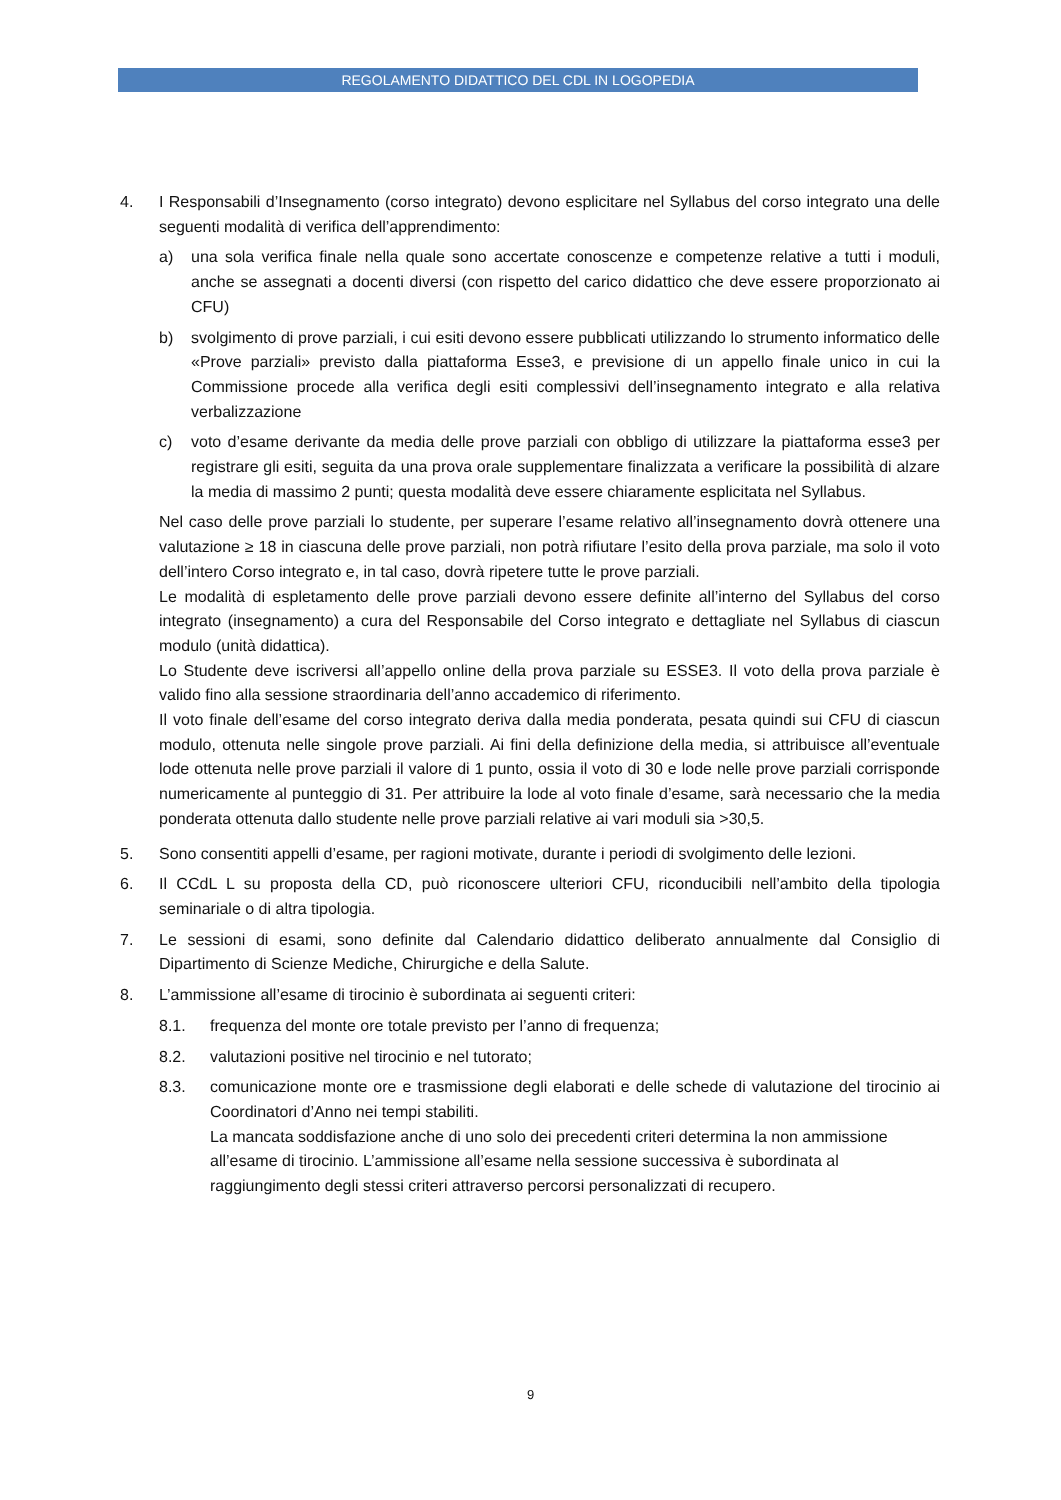REGOLAMENTO DIDATTICO DEL CDL IN LOGOPEDIA
4. I Responsabili d’Insegnamento (corso integrato) devono esplicitare nel Syllabus del corso integrato una delle seguenti modalità di verifica dell’apprendimento:
a) una sola verifica finale nella quale sono accertate conoscenze e competenze relative a tutti i moduli, anche se assegnati a docenti diversi (con rispetto del carico didattico che deve essere proporzionato ai CFU)
b) svolgimento di prove parziali, i cui esiti devono essere pubblicati utilizzando lo strumento informatico delle «Prove parziali» previsto dalla piattaforma Esse3, e previsione di un appello finale unico in cui la Commissione procede alla verifica degli esiti complessivi dell’insegnamento integrato e alla relativa verbalizzazione
c) voto d’esame derivante da media delle prove parziali con obbligo di utilizzare la piattaforma esse3 per registrare gli esiti, seguita da una prova orale supplementare finalizzata a verificare la possibilità di alzare la media di massimo 2 punti; questa modalità deve essere chiaramente esplicitata nel Syllabus.
Nel caso delle prove parziali lo studente, per superare l’esame relativo all’insegnamento dovrà ottenere una valutazione ≥ 18 in ciascuna delle prove parziali, non potrà rifiutare l’esito della prova parziale, ma solo il voto dell’intero Corso integrato e, in tal caso, dovrà ripetere tutte le prove parziali.
Le modalità di espletamento delle prove parziali devono essere definite all’interno del Syllabus del corso integrato (insegnamento) a cura del Responsabile del Corso integrato e dettagliate nel Syllabus di ciascun modulo (unità didattica).
Lo Studente deve iscriversi all’appello online della prova parziale su ESSE3. Il voto della prova parziale è valido fino alla sessione straordinaria dell’anno accademico di riferimento.
Il voto finale dell’esame del corso integrato deriva dalla media ponderata, pesata quindi sui CFU di ciascun modulo, ottenuta nelle singole prove parziali. Ai fini della definizione della media, si attribuisce all’eventuale lode ottenuta nelle prove parziali il valore di 1 punto, ossia il voto di 30 e lode nelle prove parziali corrisponde numericamente al punteggio di 31. Per attribuire la lode al voto finale d’esame, sarà necessario che la media ponderata ottenuta dallo studente nelle prove parziali relative ai vari moduli sia >30,5.
5. Sono consentiti appelli d’esame, per ragioni motivate, durante i periodi di svolgimento delle lezioni.
6. Il CCdL L su proposta della CD, può riconoscere ulteriori CFU, riconducibili nell’ambito della tipologia seminariale o di altra tipologia.
7. Le sessioni di esami, sono definite dal Calendario didattico deliberato annualmente dal Consiglio di Dipartimento di Scienze Mediche, Chirurgiche e della Salute.
8. L’ammissione all’esame di tirocinio è subordinata ai seguenti criteri:
8.1. frequenza del monte ore totale previsto per l’anno di frequenza;
8.2. valutazioni positive nel tirocinio e nel tutorato;
8.3. comunicazione monte ore e trasmissione degli elaborati e delle schede di valutazione del tirocinio ai Coordinatori d’Anno nei tempi stabiliti.
La mancata soddisfazione anche di uno solo dei precedenti criteri determina la non ammissione all’esame di tirocinio. L’ammissione all’esame nella sessione successiva è subordinata al raggiungimento degli stessi criteri attraverso percorsi personalizzati di recupero.
9